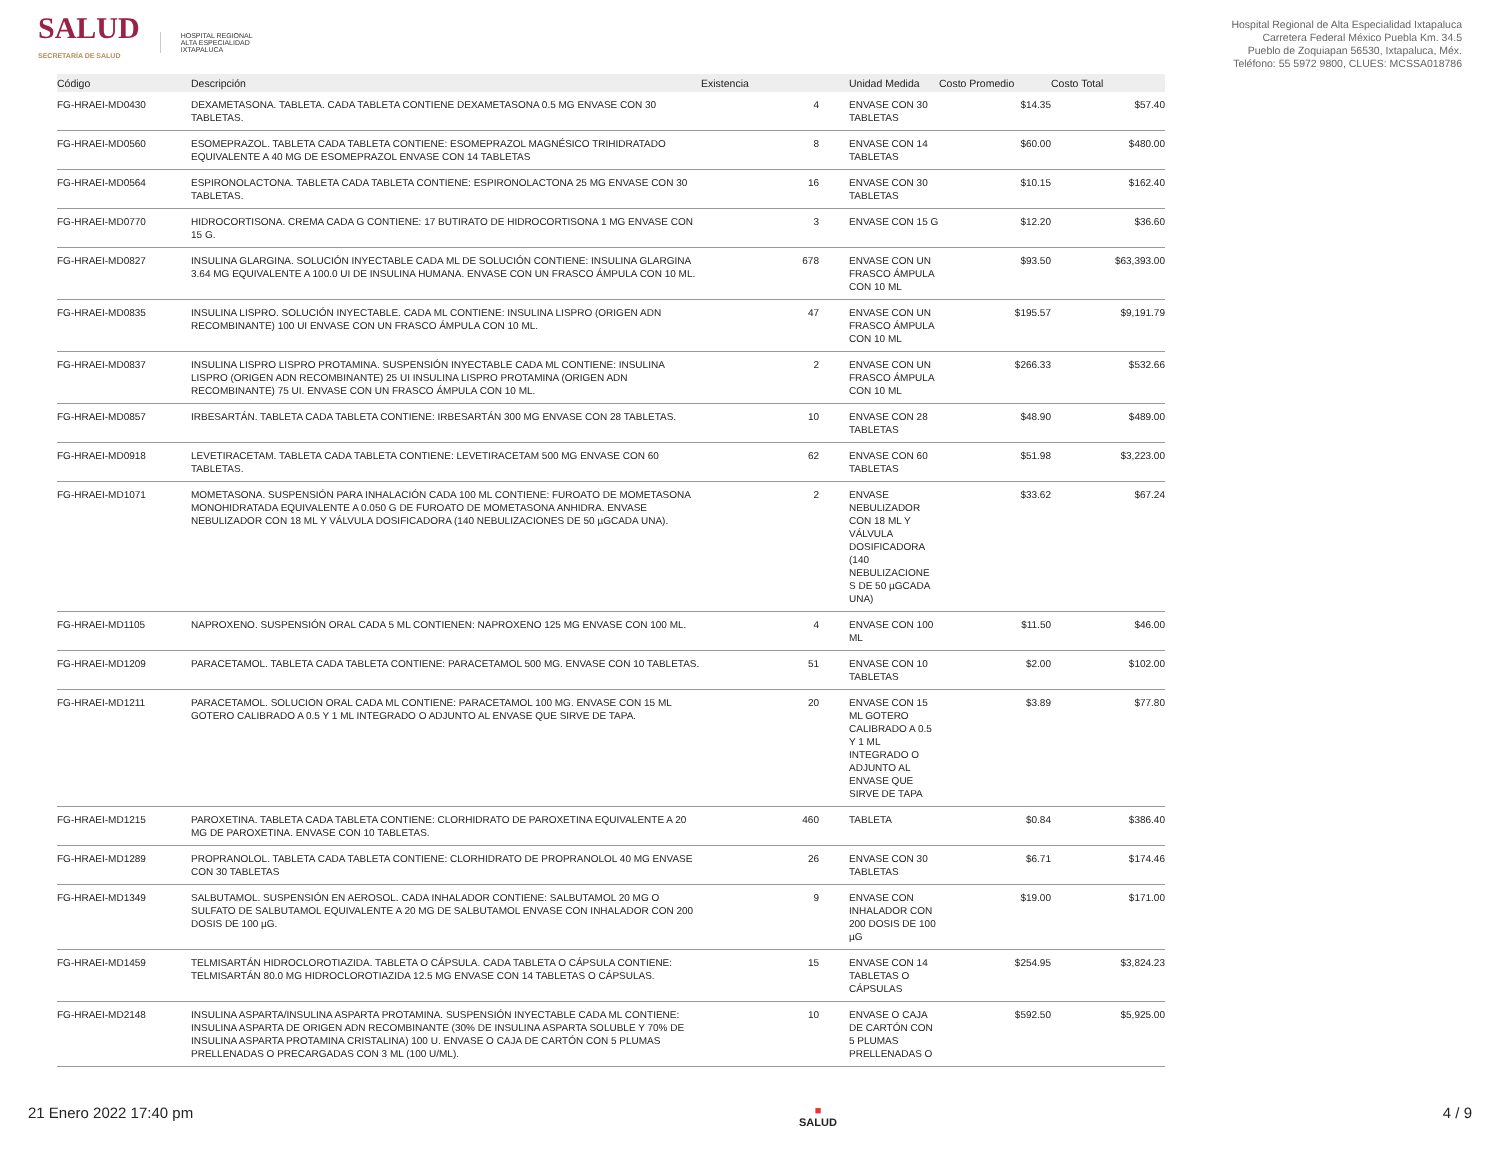SALUD
SECRETARÍA DE SALUD
HOSPITAL REGIONAL
ALTA ESPECIALIDAD
IXTAPALUCA
Hospital Regional de Alta Especialidad Ixtapaluca
Carretera Federal México Puebla Km. 34.5
Pueblo de Zoquiapan 56530, Ixtapaluca, Méx.
Teléfono: 55 5972 9800, CLUES: MCSSA018786
| Código | Descripción | Existencia | | Unidad Medida | Costo Promedio | Costo Total |
| --- | --- | --- | --- | --- | --- | --- |
| FG-HRAEI-MD0430 | DEXAMETASONA. TABLETA. CADA TABLETA CONTIENE DEXAMETASONA 0.5 MG ENVASE CON 30 TABLETAS. | 4 | | ENVASE CON 30 TABLETAS | $14.35 | $57.40 |
| FG-HRAEI-MD0560 | ESOMEPRAZOL. TABLETA CADA TABLETA CONTIENE: ESOMEPRAZOL MAGNÉSICO TRIHIDRATADO EQUIVALENTE A 40 MG DE ESOMEPRAZOL ENVASE CON 14 TABLETAS | 8 | | ENVASE CON 14 TABLETAS | $60.00 | $480.00 |
| FG-HRAEI-MD0564 | ESPIRONOLACTONA. TABLETA CADA TABLETA CONTIENE: ESPIRONOLACTONA 25 MG ENVASE CON 30 TABLETAS. | 16 | | ENVASE CON 30 TABLETAS | $10.15 | $162.40 |
| FG-HRAEI-MD0770 | HIDROCORTISONA. CREMA CADA G CONTIENE: 17 BUTIRATO DE HIDROCORTISONA 1 MG ENVASE CON 15 G. | 3 | | ENVASE CON 15 G | $12.20 | $36.60 |
| FG-HRAEI-MD0827 | INSULINA GLARGINA. SOLUCIÓN INYECTABLE CADA ML DE SOLUCIÓN CONTIENE: INSULINA GLARGINA 3.64 MG EQUIVALENTE A 100.0 UI DE INSULINA HUMANA. ENVASE CON UN FRASCO ÁMPULA CON 10 ML. | 678 | | ENVASE CON UN FRASCO ÁMPULA CON 10 ML | $93.50 | $63,393.00 |
| FG-HRAEI-MD0835 | INSULINA LISPRO. SOLUCIÓN INYECTABLE. CADA ML CONTIENE: INSULINA LISPRO (ORIGEN ADN RECOMBINANTE) 100 UI ENVASE CON UN FRASCO ÁMPULA CON 10 ML. | 47 | | ENVASE CON UN FRASCO ÁMPULA CON 10 ML | $195.57 | $9,191.79 |
| FG-HRAEI-MD0837 | INSULINA LISPRO LISPRO PROTAMINA. SUSPENSIÓN INYECTABLE CADA ML CONTIENE: INSULINA LISPRO (ORIGEN ADN RECOMBINANTE) 25 UI INSULINA LISPRO PROTAMINA (ORIGEN ADN RECOMBINANTE) 75 UI. ENVASE CON UN FRASCO ÁMPULA CON 10 ML. | 2 | | ENVASE CON UN FRASCO ÁMPULA CON 10 ML | $266.33 | $532.66 |
| FG-HRAEI-MD0857 | IRBESARTÁN. TABLETA CADA TABLETA CONTIENE: IRBESARTÁN 300 MG ENVASE CON 28 TABLETAS. | 10 | | ENVASE CON 28 TABLETAS | $48.90 | $489.00 |
| FG-HRAEI-MD0918 | LEVETIRACETAM. TABLETA CADA TABLETA CONTIENE: LEVETIRACETAM 500 MG ENVASE CON 60 TABLETAS. | 62 | | ENVASE CON 60 TABLETAS | $51.98 | $3,223.00 |
| FG-HRAEI-MD1071 | MOMETASONA. SUSPENSIÓN PARA INHALACIÓN CADA 100 ML CONTIENE: FUROATO DE MOMETASONA MONOHIDRATADA EQUIVALENTE A 0.050 G DE FUROATO DE MOMETASONA ANHIDRA. ENVASE NEBULIZADOR CON 18 ML Y VÁLVULA DOSIFICADORA (140 NEBULIZACIONES DE 50 µGCADA UNA). | 2 | | ENVASE NEBULIZADOR CON 18 ML Y VÁLVULA DOSIFICADORA (140 NEBULIZACIONE S DE 50 µGCADA UNA) | $33.62 | $67.24 |
| FG-HRAEI-MD1105 | NAPROXENO. SUSPENSIÓN ORAL CADA 5 ML CONTIENEN: NAPROXENO 125 MG ENVASE CON 100 ML. | 4 | | ENVASE CON 100 ML | $11.50 | $46.00 |
| FG-HRAEI-MD1209 | PARACETAMOL. TABLETA CADA TABLETA CONTIENE: PARACETAMOL 500 MG. ENVASE CON 10 TABLETAS. | 51 | | ENVASE CON 10 TABLETAS | $2.00 | $102.00 |
| FG-HRAEI-MD1211 | PARACETAMOL. SOLUCION ORAL CADA ML CONTIENE: PARACETAMOL 100 MG. ENVASE CON 15 ML GOTERO CALIBRADO A 0.5 Y 1 ML INTEGRADO O ADJUNTO AL ENVASE QUE SIRVE DE TAPA. | 20 | | ENVASE CON 15 ML GOTERO CALIBRADO A 0.5 Y 1 ML INTEGRADO O ADJUNTO AL ENVASE QUE SIRVE DE TAPA | $3.89 | $77.80 |
| FG-HRAEI-MD1215 | PAROXETINA. TABLETA CADA TABLETA CONTIENE: CLORHIDRATO DE PAROXETINA EQUIVALENTE A 20 MG DE PAROXETINA. ENVASE CON 10 TABLETAS. | 460 | | TABLETA | $0.84 | $386.40 |
| FG-HRAEI-MD1289 | PROPRANOLOL. TABLETA CADA TABLETA CONTIENE: CLORHIDRATO DE PROPRANOLOL 40 MG ENVASE CON 30 TABLETAS | 26 | | ENVASE CON 30 TABLETAS | $6.71 | $174.46 |
| FG-HRAEI-MD1349 | SALBUTAMOL. SUSPENSIÓN EN AEROSOL. CADA INHALADOR CONTIENE: SALBUTAMOL 20 MG O SULFATO DE SALBUTAMOL EQUIVALENTE A 20 MG DE SALBUTAMOL ENVASE CON INHALADOR CON 200 DOSIS DE 100 µG. | 9 | | ENVASE CON INHALADOR CON 200 DOSIS DE 100 µG | $19.00 | $171.00 |
| FG-HRAEI-MD1459 | TELMISARTÁN HIDROCLOROTIAZIDA. TABLETA O CÁPSULA. CADA TABLETA O CÁPSULA CONTIENE: TELMISARTÁN 80.0 MG HIDROCLOROTIAZIDA 12.5 MG ENVASE CON 14 TABLETAS O CÁPSULAS. | 15 | | ENVASE CON 14 TABLETAS O CÁPSULAS | $254.95 | $3,824.23 |
| FG-HRAEI-MD2148 | INSULINA ASPARTA/INSULINA ASPARTA PROTAMINA. SUSPENSIÓN INYECTABLE CADA ML CONTIENE: INSULINA ASPARTA DE ORIGEN ADN RECOMBINANTE (30% DE INSULINA ASPARTA SOLUBLE Y 70% DE INSULINA ASPARTA PROTAMINA CRISTALINA) 100 U. ENVASE O CAJA DE CARTÓN CON 5 PLUMAS PRELLENADAS O PRECARGADAS CON 3 ML (100 U/ML). | 10 | | ENVASE O CAJA DE CARTÓN CON 5 PLUMAS PRELLENADAS O | $592.50 | $5,925.00 |
21 Enero 2022 17:40 pm ■
SALUD 4 / 9